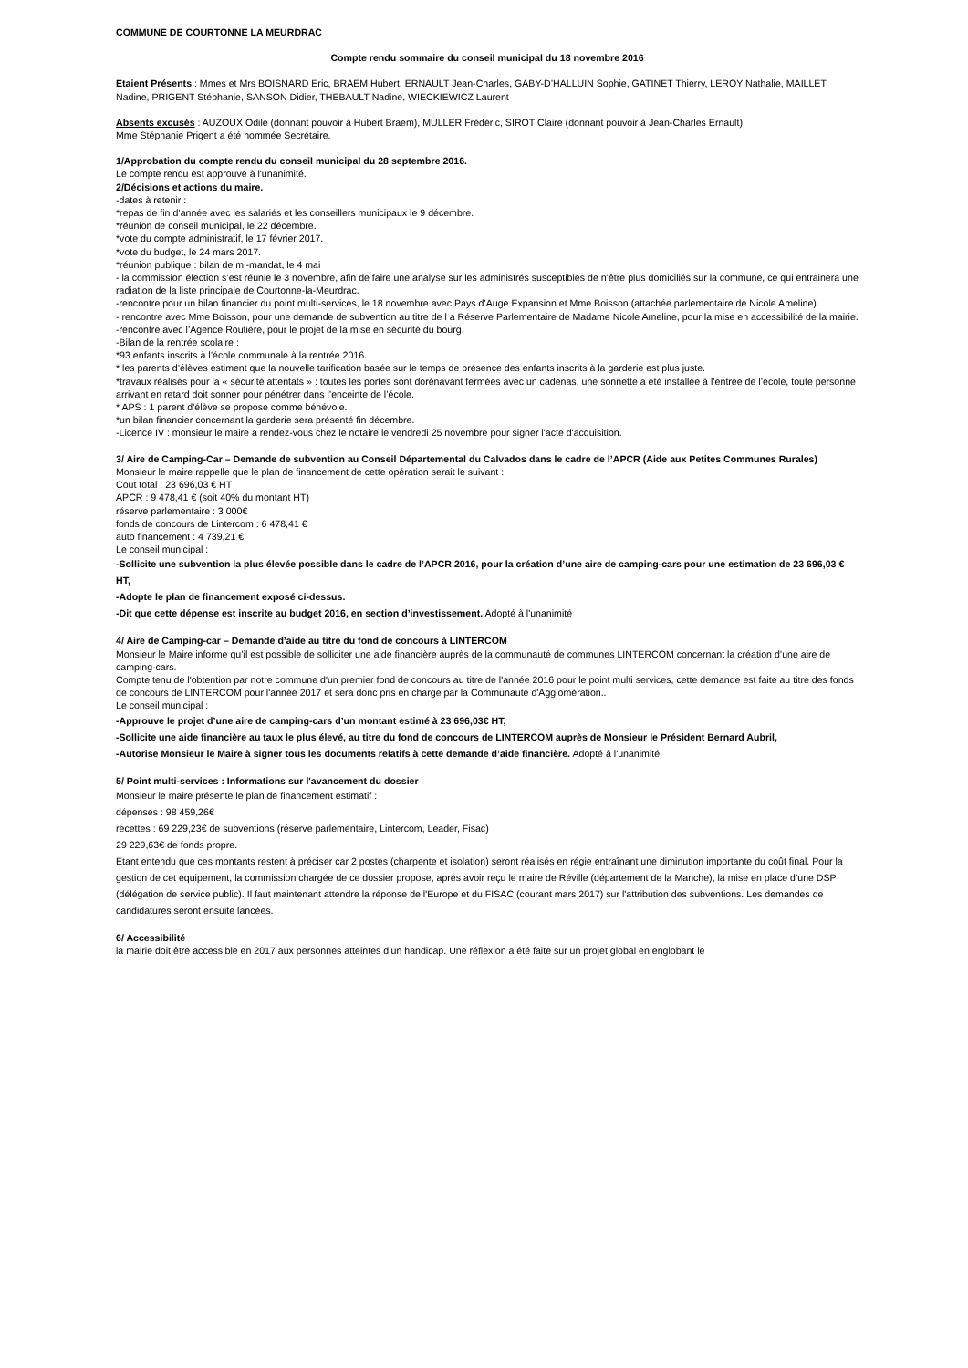COMMUNE DE COURTONNE LA MEURDRAC
Compte rendu sommaire du conseil municipal du 18 novembre 2016
Etaient Présents : Mmes et Mrs BOISNARD Eric, BRAEM Hubert, ERNAULT Jean-Charles, GABY-D’HALLUIN Sophie, GATINET Thierry, LEROY Nathalie, MAILLET Nadine, PRIGENT Stéphanie, SANSON Didier, THEBAULT Nadine, WIECKIEWICZ Laurent
Absents excusés : AUZOUX Odile (donnant pouvoir à Hubert Braem), MULLER Frédéric, SIROT Claire (donnant pouvoir à Jean-Charles Ernault)
Mme Stéphanie Prigent a été nommée Secrétaire.
1/Approbation du compte rendu du conseil municipal du 28 septembre 2016.
Le compte rendu est approuvé à l'unanimité.
2/Décisions et actions du maire.
-dates à retenir :
*repas de fin d’année avec les salariés et les conseillers municipaux le 9 décembre.
*réunion de conseil municipal, le 22 décembre.
*vote du compte administratif, le 17 février 2017.
*vote du budget, le 24 mars 2017.
*réunion publique : bilan de mi-mandat, le 4 mai
- la commission élection s’est réunie le 3 novembre, afin de faire une analyse sur les administrés susceptibles de n’être plus domiciliés sur la commune, ce qui entrainera une radiation de la liste principale de Courtonne-la-Meurdrac.
-rencontre pour un bilan financier du point multi-services, le 18 novembre avec Pays d’Auge Expansion et Mme Boisson (attachée parlementaire de Nicole Ameline).
- rencontre avec Mme Boisson, pour une demande de subvention au titre de l a Réserve Parlementaire de Madame Nicole Ameline, pour la mise en accessibilité de la mairie.
-rencontre avec l’Agence Routière, pour le projet de la mise en sécurité du bourg.
-Bilan de la rentrée scolaire :
*93 enfants inscrits à l’école communale à la rentrée 2016.
* les parents d’élèves estiment que la nouvelle tarification basée sur le temps de présence des enfants inscrits à la garderie est plus juste.
*travaux réalisés pour la « sécurité attentats » : toutes les portes sont dorénavant fermées avec un cadenas, une sonnette a été installée à l’entrée de l’école, toute personne arrivant en retard doit sonner pour pénétrer dans l’enceinte de l’école.
* APS : 1 parent d'élève se propose comme bénévole.
*un bilan financier concernant la garderie sera présenté fin décembre.
-Licence IV : monsieur le maire a rendez-vous chez le notaire le vendredi 25 novembre pour signer l'acte d'acquisition.
3/ Aire de Camping-Car – Demande de subvention au Conseil Départemental du Calvados dans le cadre de l’APCR (Aide aux Petites Communes Rurales)
Monsieur le maire rappelle que le plan de financement de cette opération serait le suivant :
Cout total : 23 696,03 € HT
APCR : 9 478,41 € (soit 40% du montant HT)
réserve parlementaire : 3 000€
fonds de concours de Lintercom : 6 478,41 €
auto financement : 4 739,21 €
Le conseil municipal :
-Sollicite une subvention la plus élevée possible dans le cadre de l’APCR 2016, pour la création d’une aire de camping-cars pour une estimation de 23 696,03 € HT,
-Adopte le plan de financement exposé ci-dessus.
-Dit que cette dépense est inscrite au budget 2016, en section d’investissement. Adopté à l'unanimité
4/ Aire de Camping-car – Demande d’aide au titre du fond de concours à LINTERCOM
Monsieur le Maire informe qu’il est possible de solliciter une aide financière auprès de la communauté de communes LINTERCOM concernant la création d’une aire de camping-cars.
Compte tenu de l'obtention par notre commune d'un premier fond de concours au titre de l'année 2016 pour le point multi services, cette demande est faite au titre des fonds de concours de LINTERCOM pour l'année 2017 et sera donc pris en charge par la Communauté d'Agglomération..
Le conseil municipal :
-Approuve le projet d’une aire de camping-cars d’un montant estimé à 23 696,03€ HT,
-Sollicite une aide financière au taux le plus élevé, au titre du fond de concours de LINTERCOM auprès de Monsieur le Président Bernard Aubril,
-Autorise Monsieur le Maire à signer tous les documents relatifs à cette demande d’aide financière. Adopté à l'unanimité
5/ Point multi-services : Informations sur l'avancement du dossier
Monsieur le maire présente le plan de financement estimatif :
dépenses : 98 459,26€
recettes : 69 229,23€ de subventions (réserve parlementaire, Lintercom, Leader, Fisac)
29 229,63€ de fonds propre.
Etant entendu que ces montants restent à préciser car 2 postes (charpente et isolation) seront réalisés en régie entraînant une diminution importante du coût final. Pour la gestion de cet équipement, la commission chargée de ce dossier propose, après avoir reçu le maire de Réville (département de la Manche), la mise en place d’une DSP (délégation de service public). Il faut maintenant attendre la réponse de l'Europe et du FISAC (courant mars 2017) sur l'attribution des subventions. Les demandes de candidatures seront ensuite lancées.
6/ Accessibilité
la mairie doit être accessible en 2017 aux personnes atteintes d’un handicap. Une réflexion a été faite sur un projet global en englobant le